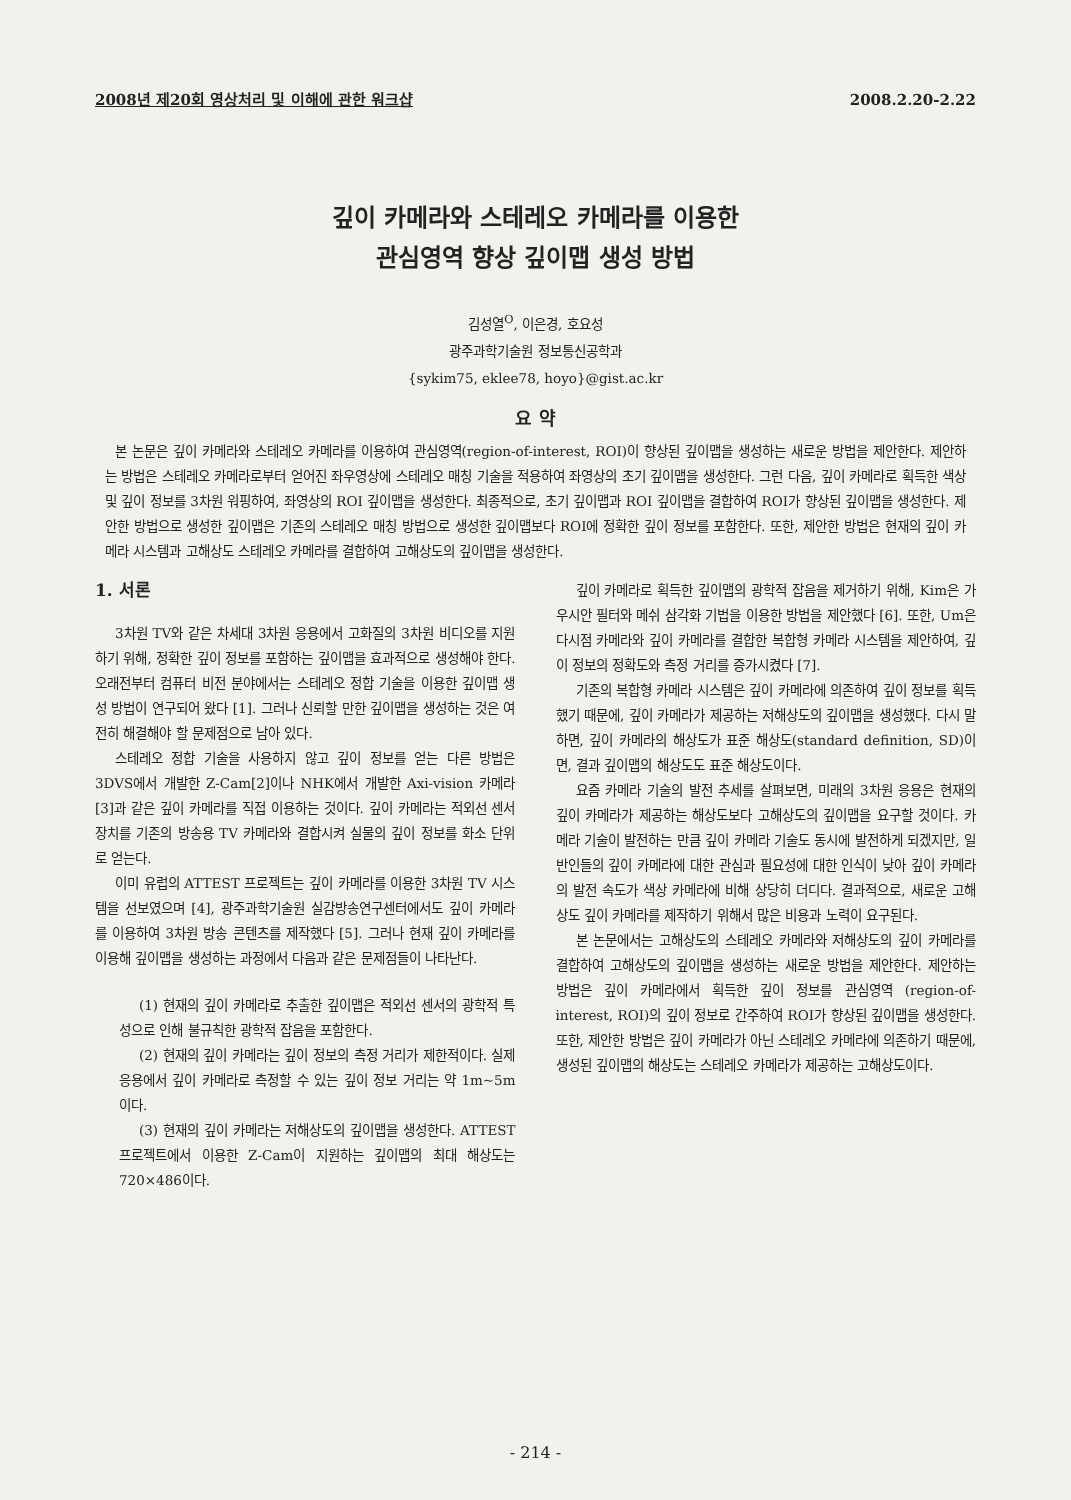2008년 제20회 영상처리 및 이해에 관한 워크샵 2008.2.20-2.22
깊이 카메라와 스테레오 카메라를 이용한
관심영역 향상 깊이맵 생성 방법
김성열<sup>O</sup>, 이은경, 호요성
광주과학기술원 정보통신공학과
{sykim75, eklee78, hoyo}@gist.ac.kr
요 약
본 논문은 깊이 카메라와 스테레오 카메라를 이용하여 관심영역(region-of-interest, ROI)이 향상된 깊이맵을 생성하는 새로운 방법을 제안한다. 제안하는 방법은 스테레오 카메라로부터 얻어진 좌우영상에 스테레오 매칭 기술을 적용하여 좌영상의 초기 깊이맵을 생성한다. 그런 다음, 깊이 카메라로 획득한 색상 및 깊이 정보를 3차원 워핑하여, 좌영상의 ROI 깊이맵을 생성한다. 최종적으로, 초기 깊이맵과 ROI 깊이맵을 결합하여 ROI가 향상된 깊이맵을 생성한다. 제안한 방법으로 생성한 깊이맵은 기존의 스테레오 매칭 방법으로 생성한 깊이맵보다 ROI에 정확한 깊이 정보를 포함한다. 또한, 제안한 방법은 현재의 깊이 카메라 시스템과 고해상도 스테레오 카메라를 결합하여 고해상도의 깊이맵을 생성한다.
1. 서론
3차원 TV와 같은 차세대 3차원 응용에서 고화질의 3차원 비디오를 지원하기 위해, 정확한 깊이 정보를 포함하는 깊이맵을 효과적으로 생성해야 한다. 오래전부터 컴퓨터 비전 분야에서는 스테레오 정합 기술을 이용한 깊이맵 생성 방법이 연구되어 왔다 [1]. 그러나 신뢰할 만한 깊이맵을 생성하는 것은 여전히 해결해야 할 문제점으로 남아 있다.
스테레오 정합 기술을 사용하지 않고 깊이 정보를 얻는 다른 방법은 3DVS에서 개발한 Z-Cam[2]이나 NHK에서 개발한 Axi-vision 카메라[3]과 같은 깊이 카메라를 직접 이용하는 것이다. 깊이 카메라는 적외선 센서 장치를 기존의 방송용 TV 카메라와 결합시켜 실물의 깊이 정보를 화소 단위로 얻는다.
이미 유럽의 ATTEST 프로젝트는 깊이 카메라를 이용한 3차원 TV 시스템을 선보였으며 [4], 광주과학기술원 실감방송연구센터에서도 깊이 카메라를 이용하여 3차원 방송 콘텐츠를 제작했다 [5]. 그러나 현재 깊이 카메라를 이용해 깊이맵을 생성하는 과정에서 다음과 같은 문제점들이 나타난다.
(1) 현재의 깊이 카메라로 추출한 깊이맵은 적외선 센서의 광학적 특성으로 인해 불규칙한 광학적 잡음을 포함한다.
(2) 현재의 깊이 카메라는 깊이 정보의 측정 거리가 제한적이다. 실제 응용에서 깊이 카메라로 측정할 수 있는 깊이 정보 거리는 약 1m~5m이다.
(3) 현재의 깊이 카메라는 저해상도의 깊이맵을 생성한다. ATTEST 프로젝트에서 이용한 Z-Cam이 지원하는 깊이맵의 최대 해상도는 720×486이다.
깊이 카메라로 획득한 깊이맵의 광학적 잡음을 제거하기 위해, Kim은 가우시안 필터와 메쉬 삼각화 기법을 이용한 방법을 제안했다 [6]. 또한, Um은 다시점 카메라와 깊이 카메라를 결합한 복합형 카메라 시스템을 제안하여, 깊이 정보의 정확도와 측정 거리를 증가시켰다 [7].
기존의 복합형 카메라 시스템은 깊이 카메라에 의존하여 깊이 정보를 획득했기 때문에, 깊이 카메라가 제공하는 저해상도의 깊이맵을 생성했다. 다시 말하면, 깊이 카메라의 해상도가 표준 해상도(standard definition, SD)이면, 결과 깊이맵의 해상도도 표준 해상도이다.
요즘 카메라 기술의 발전 추세를 살펴보면, 미래의 3차원 응용은 현재의 깊이 카메라가 제공하는 해상도보다 고해상도의 깊이맵을 요구할 것이다. 카메라 기술이 발전하는 만큼 깊이 카메라 기술도 동시에 발전하게 되겠지만, 일반인들의 깊이 카메라에 대한 관심과 필요성에 대한 인식이 낮아 깊이 카메라의 발전 속도가 색상 카메라에 비해 상당히 더디다. 결과적으로, 새로운 고해상도 깊이 카메라를 제작하기 위해서 많은 비용과 노력이 요구된다.
본 논문에서는 고해상도의 스테레오 카메라와 저해상도의 깊이 카메라를 결합하여 고해상도의 깊이맵을 생성하는 새로운 방법을 제안한다. 제안하는 방법은 깊이 카메라에서 획득한 깊이 정보를 관심영역 (region-of-interest, ROI)의 깊이 정보로 간주하여 ROI가 향상된 깊이맵을 생성한다. 또한, 제안한 방법은 깊이 카메라가 아닌 스테레오 카메라에 의존하기 때문에, 생성된 깊이맵의 해상도는 스테레오 카메라가 제공하는 고해상도이다.
- 214 -